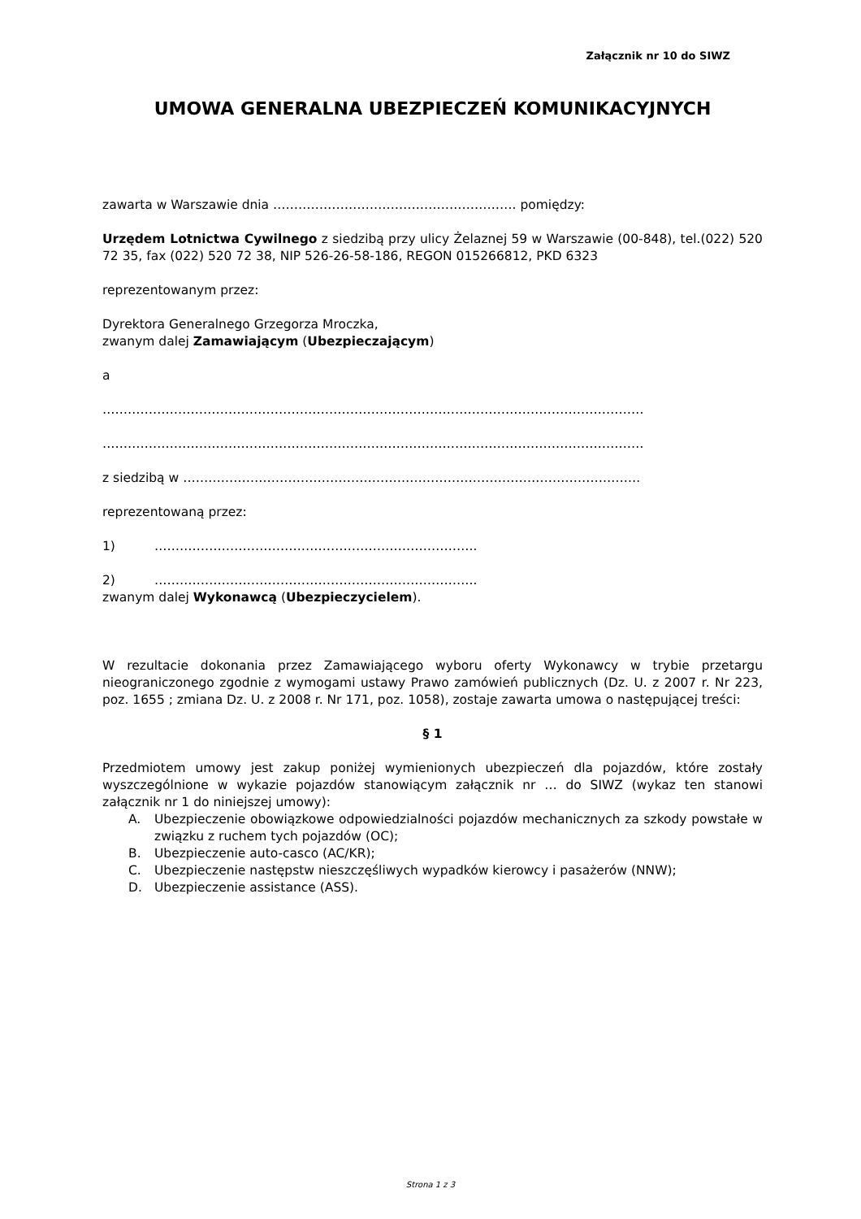Załącznik nr 10 do SIWZ
UMOWA GENERALNA UBEZPIECZEŃ KOMUNIKACYJNYCH
zawarta w Warszawie dnia …………………………………………………. pomiędzy:
Urzędem Lotnictwa Cywilnego z siedzibą przy ulicy Żelaznej 59 w Warszawie (00-848), tel.(022) 520 72 35, fax (022) 520 72 38, NIP 526-26-58-186, REGON 015266812, PKD 6323
reprezentowanym przez:
Dyrektora Generalnego Grzegorza Mroczka,
zwanym dalej Zamawiającym (Ubezpieczającym)
a
…………………………………………………………………………………………………………………
…………………………………………………………………………………………………………………
z siedzibą w ……………………………………………………………………………………………….
reprezentowaną przez:
1) …………………………………………………………………..
2) …………………………………………………………………..
zwanym dalej Wykonawcą (Ubezpieczycielem).
W rezultacie dokonania przez Zamawiającego wyboru oferty Wykonawcy w trybie przetargu nieograniczonego zgodnie z wymogami ustawy Prawo zamówień publicznych (Dz. U. z 2007 r. Nr 223, poz. 1655 ; zmiana Dz. U. z 2008 r. Nr 171, poz. 1058), zostaje zawarta umowa o następującej treści:
§ 1
Przedmiotem umowy jest zakup poniżej wymienionych ubezpieczeń dla pojazdów, które zostały wyszczególnione w wykazie pojazdów stanowiącym załącznik nr … do SIWZ (wykaz ten stanowi załącznik nr 1 do niniejszej umowy):
A. Ubezpieczenie obowiązkowe odpowiedzialności pojazdów mechanicznych za szkody powstałe w związku z ruchem tych pojazdów (OC);
B. Ubezpieczenie auto-casco (AC/KR);
C. Ubezpieczenie następstw nieszczęśliwych wypadków kierowcy i pasażerów (NNW);
D. Ubezpieczenie assistance (ASS).
Strona 1 z 3